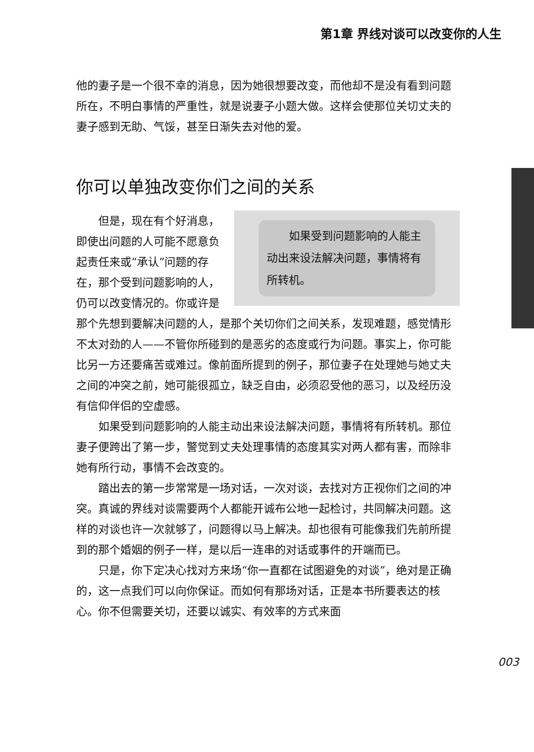第1章 界线对谈可以改变你的人生
他的妻子是一个很不幸的消息，因为她很想要改变，而他却不是没有看到问题所在，不明白事情的严重性，就是说妻子小题大做。这样会使那位关切丈夫的妻子感到无助、气馁，甚至日渐失去对他的爱。
你可以单独改变你们之间的关系
如果受到问题影响的人能主动出来设法解决问题，事情将有所转机。
但是，现在有个好消息，即使出问题的人可能不愿意负起责任来或“承认”问题的存在，那个受到问题影响的人，仍可以改变情况的。你或许是那个先想到要解决问题的人，是那个关切你们之间关系，发现难题，感觉情形不太对劲的人——不管你所碰到的是恶劣的态度或行为问题。事实上，你可能比另一方还要痛苦或难过。像前面所提到的例子，那位妻子在处理她与她丈夫之间的冲突之前，她可能很孤立，缺乏自由，必须忍受他的恶习，以及经历没有信仰伴侣的空虚感。
如果受到问题影响的人能主动出来设法解决问题，事情将有所转机。那位妻子便跨出了第一步，警觉到丈夫处理事情的态度其实对两人都有害，而除非她有所行动，事情不会改变的。
踏出去的第一步常常是一场对话，一次对谈，去找对方正视你们之间的冲突。真诚的界线对谈需要两个人都能开诚布公地一起检讨，共同解决问题。这样的对谈也许一次就够了，问题得以马上解决。却也很有可能像我们先前所提到的那个婚姻的例子一样，是以后一连串的对话或事件的开端而已。
只是，你下定决心找对方来场“你一直都在试图避免的对谈”，绝对是正确的，这一点我们可以向你保证。而如何有那场对话，正是本书所要表达的核心。你不但需要关切，还要以诚实、有效率的方式来面
003